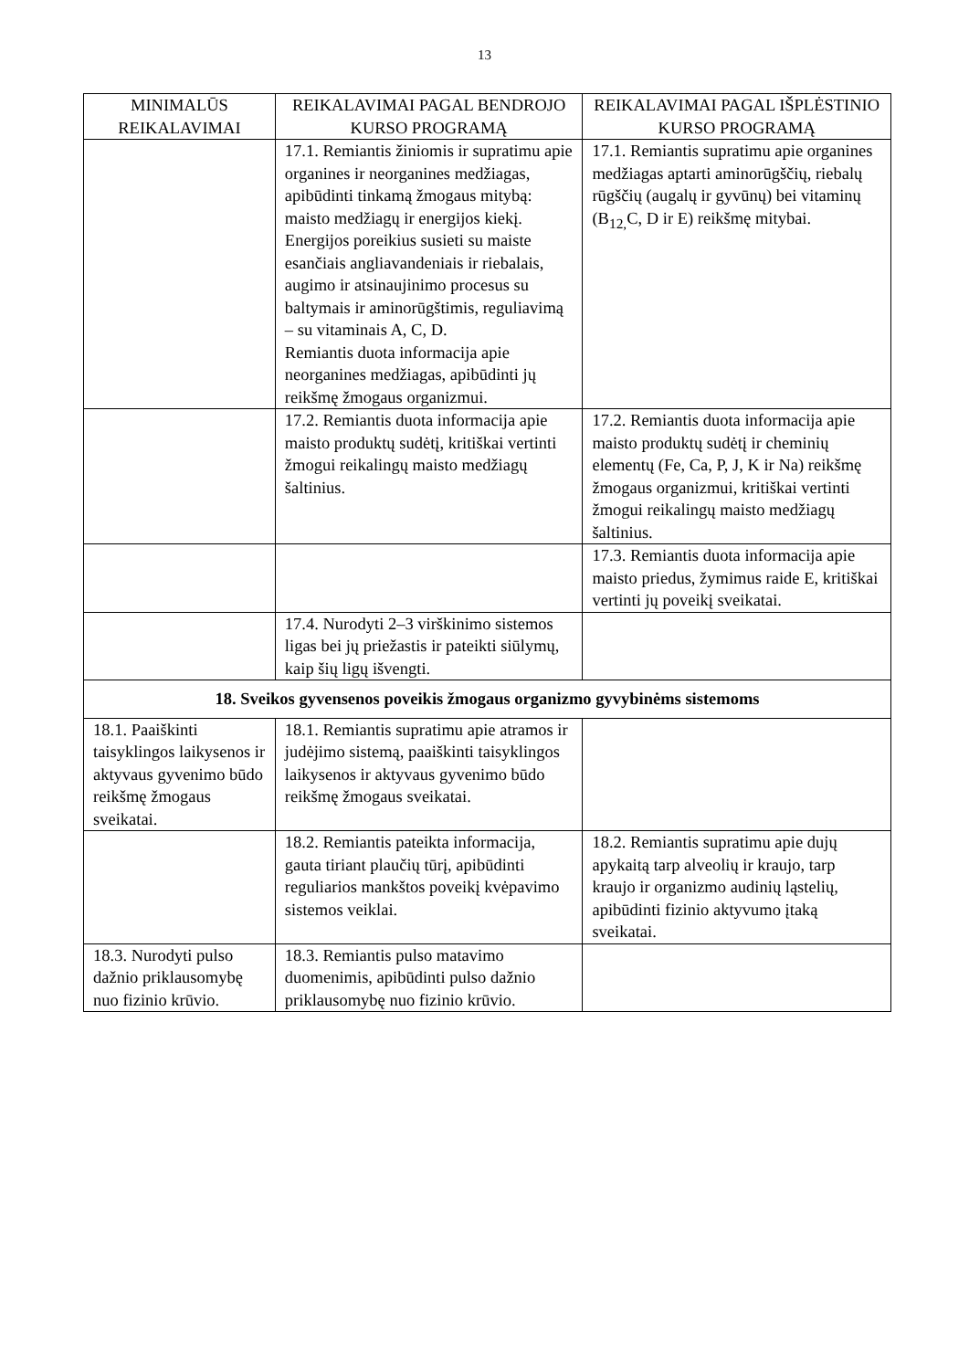13
| MINIMALŪS REIKALAVIMAI | REIKALAVIMAI PAGAL BENDROJO KURSO PROGRAMĄ | REIKALAVIMAI PAGAL IŠPLĖSTINIO KURSO PROGRAMĄ |
| --- | --- | --- |
| | 17.1. Remiantis žiniomis ir supratimu apie organines ir neorganines medžiagas, apibūdinti tinkamą žmogaus mitybą: maisto medžiagų ir energijos kiekį. Energijos poreikius susieti su maiste esančiais angliavandeniais ir riebalais, augimo ir atsinaujinimo procesus su baltymais ir aminorūgštimis, reguliavimą – su vitaminais A, C, D. Remiantis duota informacija apie neorganines medžiagas, apibūdinti jų reikšmę žmogaus organizmui. | 17.1. Remiantis supratimu apie organines medžiagas aptarti aminorūgščių, riebalų rūgščių (augalų ir gyvūnų) bei vitaminų (B<sub>12,</sub>C, D ir E) reikšmę mitybai. |
| | 17.2. Remiantis duota informacija apie maisto produktų sudėtį, kritiškai vertinti žmogui reikalingų maisto medžiagų šaltinius. | 17.2. Remiantis duota informacija apie maisto produktų sudėtį ir cheminių elementų (Fe, Ca, P, J, K ir Na) reikšmę žmogaus organizmui, kritiškai vertinti žmogui reikalingų maisto medžiagų šaltinius. |
| | | 17.3. Remiantis duota informacija apie maisto priedus, žymimus raide E, kritiškai vertinti jų poveikį sveikatai. |
| | 17.4. Nurodyti 2–3 virškinimo sistemos ligas bei jų priežastis ir pateikti siūlymų, kaip šių ligų išvengti. | |
| 18. Sveikos gyvensenos poveikis žmogaus organizmo gyvybinėms sistemoms | | |
| 18.1. Paaiškinti taisyklingos laikysenos ir aktyvaus gyvenimo būdo reikšmę žmogaus sveikatai. | 18.1. Remiantis supratimu apie atramos ir judėjimo sistemą, paaiškinti taisyklingos laikysenos ir aktyvaus gyvenimo būdo reikšmę žmogaus sveikatai. | |
| | 18.2. Remiantis pateikta informacija, gauta tiriant plaučių tūrį, apibūdinti reguliarios mankštos poveikį kvėpavimo sistemos veiklai. | 18.2. Remiantis supratimu apie dujų apykaitą tarp alveolių ir kraujo, tarp kraujo ir organizmo audinių ląstelių, apibūdinti fizinio aktyvumo įtaką sveikatai. |
| 18.3. Nurodyti pulso dažnio priklausomybę nuo fizinio krūvio. | 18.3. Remiantis pulso matavimo duomenimis, apibūdinti pulso dažnio priklausomybę nuo fizinio krūvio. | |